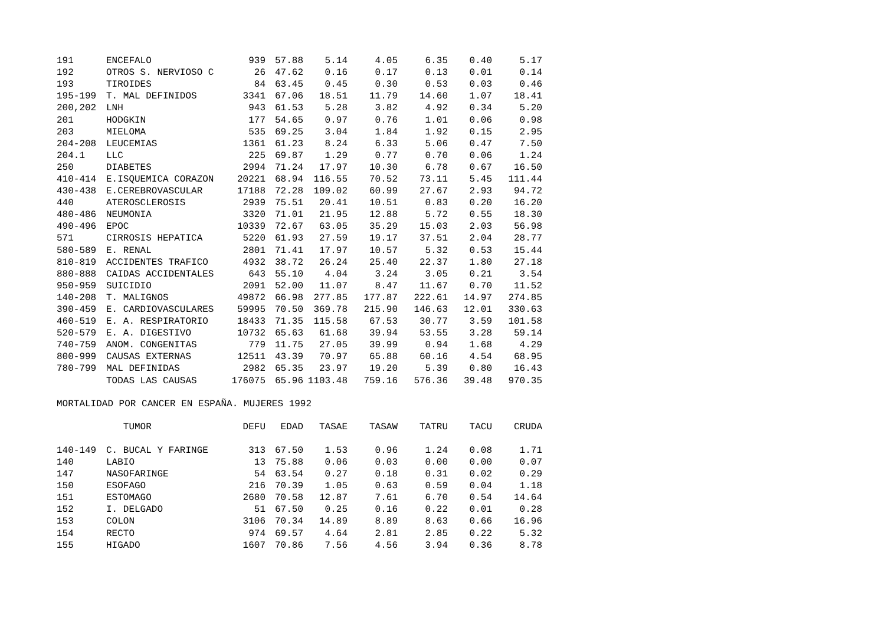| 191 | ENCEFALO | 939 | 57.88 | 5.14 | 4.05 | 6.35 | 0.40 | 5.17 |
| 192 | OTROS S. NERVIOSO C | 26 | 47.62 | 0.16 | 0.17 | 0.13 | 0.01 | 0.14 |
| 193 | TIROIDES | 84 | 63.45 | 0.45 | 0.30 | 0.53 | 0.03 | 0.46 |
| 195-199 | T. MAL DEFINIDOS | 3341 | 67.06 | 18.51 | 11.79 | 14.60 | 1.07 | 18.41 |
| 200,202 | LNH | 943 | 61.53 | 5.28 | 3.82 | 4.92 | 0.34 | 5.20 |
| 201 | HODGKIN | 177 | 54.65 | 0.97 | 0.76 | 1.01 | 0.06 | 0.98 |
| 203 | MIELOMA | 535 | 69.25 | 3.04 | 1.84 | 1.92 | 0.15 | 2.95 |
| 204-208 | LEUCEMIAS | 1361 | 61.23 | 8.24 | 6.33 | 5.06 | 0.47 | 7.50 |
| 204.1 | LLC | 225 | 69.87 | 1.29 | 0.77 | 0.70 | 0.06 | 1.24 |
| 250 | DIABETES | 2994 | 71.24 | 17.97 | 10.30 | 6.78 | 0.67 | 16.50 |
| 410-414 | E.ISQUEMICA CORAZON | 20221 | 68.94 | 116.55 | 70.52 | 73.11 | 5.45 | 111.44 |
| 430-438 | E.CEREBROVASCULAR | 17188 | 72.28 | 109.02 | 60.99 | 27.67 | 2.93 | 94.72 |
| 440 | ATEROSCLEROSIS | 2939 | 75.51 | 20.41 | 10.51 | 0.83 | 0.20 | 16.20 |
| 480-486 | NEUMONIA | 3320 | 71.01 | 21.95 | 12.88 | 5.72 | 0.55 | 18.30 |
| 490-496 | EPOC | 10339 | 72.67 | 63.05 | 35.29 | 15.03 | 2.03 | 56.98 |
| 571 | CIRROSIS HEPATICA | 5220 | 61.93 | 27.59 | 19.17 | 37.51 | 2.04 | 28.77 |
| 580-589 | E. RENAL | 2801 | 71.41 | 17.97 | 10.57 | 5.32 | 0.53 | 15.44 |
| 810-819 | ACCIDENTES TRAFICO | 4932 | 38.72 | 26.24 | 25.40 | 22.37 | 1.80 | 27.18 |
| 880-888 | CAIDAS ACCIDENTALES | 643 | 55.10 | 4.04 | 3.24 | 3.05 | 0.21 | 3.54 |
| 950-959 | SUICIDIO | 2091 | 52.00 | 11.07 | 8.47 | 11.67 | 0.70 | 11.52 |
| 140-208 | T. MALIGNOS | 49872 | 66.98 | 277.85 | 177.87 | 222.61 | 14.97 | 274.85 |
| 390-459 | E. CARDIOVASCULARES | 59995 | 70.50 | 369.78 | 215.90 | 146.63 | 12.01 | 330.63 |
| 460-519 | E. A. RESPIRATORIO | 18433 | 71.35 | 115.58 | 67.53 | 30.77 | 3.59 | 101.58 |
| 520-579 | E. A. DIGESTIVO | 10732 | 65.63 | 61.68 | 39.94 | 53.55 | 3.28 | 59.14 |
| 740-759 | ANOM. CONGENITAS | 779 | 11.75 | 27.05 | 39.99 | 0.94 | 1.68 | 4.29 |
| 800-999 | CAUSAS EXTERNAS | 12511 | 43.39 | 70.97 | 65.88 | 60.16 | 4.54 | 68.95 |
| 780-799 | MAL DEFINIDAS | 2982 | 65.35 | 23.97 | 19.20 | 5.39 | 0.80 | 16.43 |
| | TODAS LAS CAUSAS | 176075 | 65.96 | 1103.48 | 759.16 | 576.36 | 39.48 | 970.35 |
MORTALIDAD POR CANCER EN ESPAÑA. MUJERES 1992
| | TUMOR | DEFU | EDAD | TASAE | TASAW | TATRU | TACU | CRUDA |
| --- | --- | --- | --- | --- | --- | --- | --- | --- |
| 140-149 | C. BUCAL Y FARINGE | 313 | 67.50 | 1.53 | 0.96 | 1.24 | 0.08 | 1.71 |
| 140 | LABIO | 13 | 75.88 | 0.06 | 0.03 | 0.00 | 0.00 | 0.07 |
| 147 | NASOFARINGE | 54 | 63.54 | 0.27 | 0.18 | 0.31 | 0.02 | 0.29 |
| 150 | ESOFAGO | 216 | 70.39 | 1.05 | 0.63 | 0.59 | 0.04 | 1.18 |
| 151 | ESTOMAGO | 2680 | 70.58 | 12.87 | 7.61 | 6.70 | 0.54 | 14.64 |
| 152 | I. DELGADO | 51 | 67.50 | 0.25 | 0.16 | 0.22 | 0.01 | 0.28 |
| 153 | COLON | 3106 | 70.34 | 14.89 | 8.89 | 8.63 | 0.66 | 16.96 |
| 154 | RECTO | 974 | 69.57 | 4.64 | 2.81 | 2.85 | 0.22 | 5.32 |
| 155 | HIGADO | 1607 | 70.86 | 7.56 | 4.56 | 3.94 | 0.36 | 8.78 |